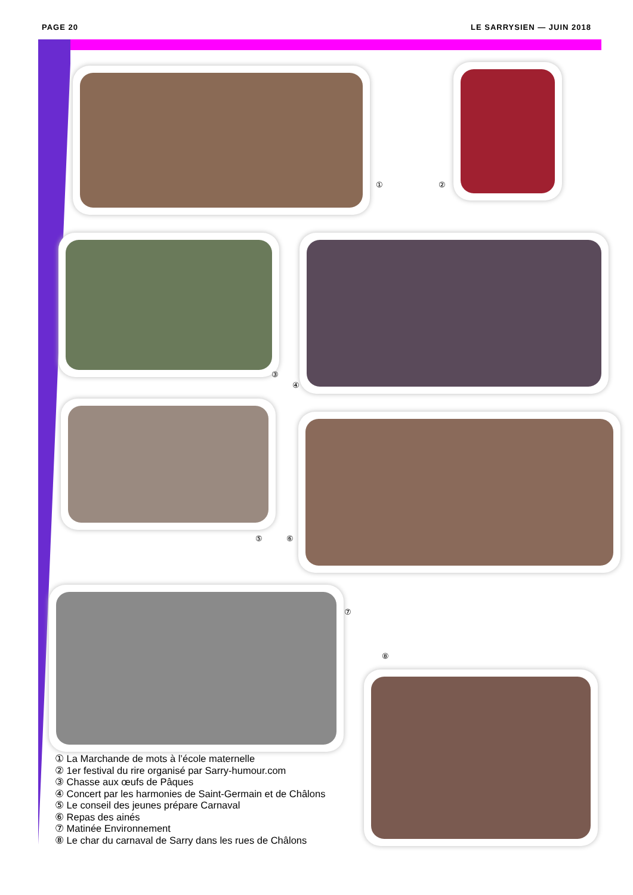PAGE 20 LE SARRYSIEN — JUIN 2018
① ②
③
④
⑤ ⑥
⑦
⑧
① La Marchande de mots à l’école maternelle
② 1er festival du rire organisé par Sarry-humour.com
③ Chasse aux œufs de Pâques
④ Concert par les harmonies de Saint-Germain et de Châlons
⑤ Le conseil des jeunes prépare Carnaval
⑥ Repas des ainés
⑦ Matinée Environnement
⑧ Le char du carnaval de Sarry dans les rues de Châlons